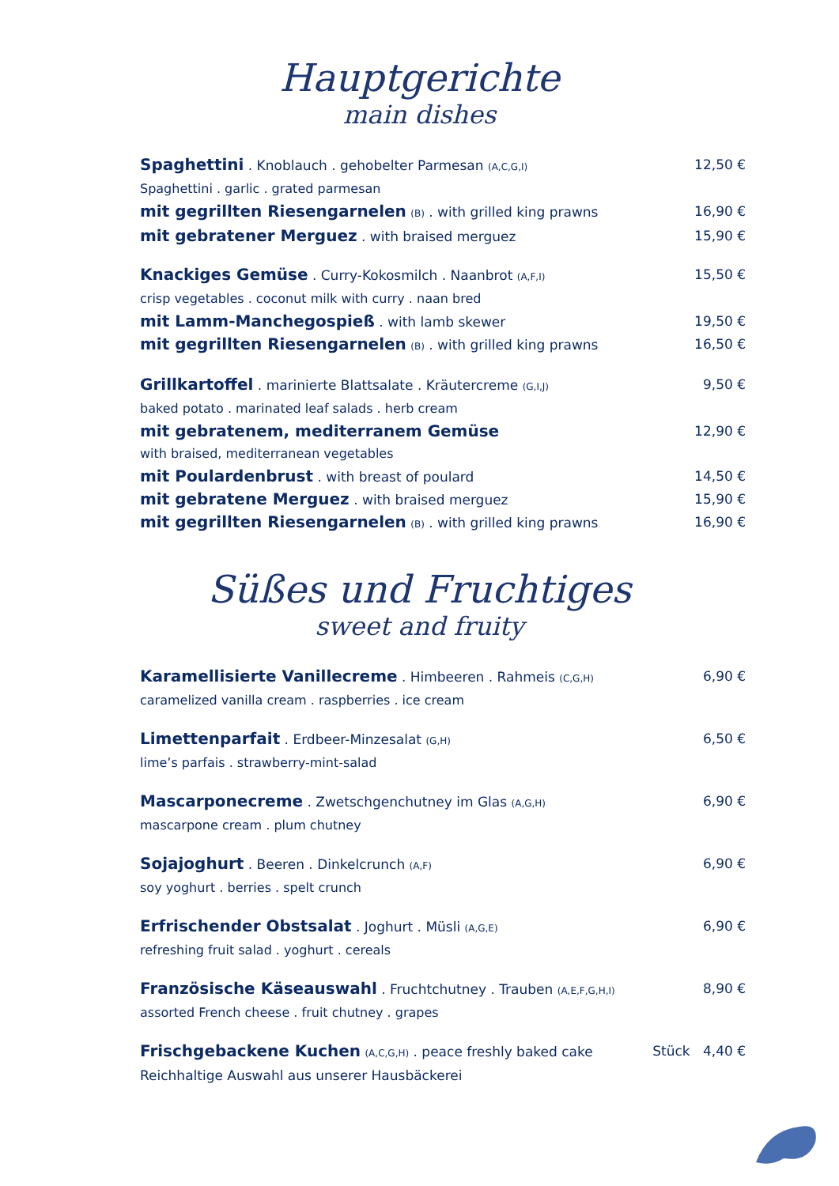Hauptgerichte
main dishes
Spaghettini . Knoblauch . gehobelter Parmesan (A,C,G,I)
12,50 €
Spaghettini . garlic . grated parmesan
mit gegrillten Riesengarnelen (B) . with grilled king prawns
16,90 €
mit gebratener Merguez . with braised merguez
15,90 €
Knackiges Gemüse . Curry-Kokosmilch . Naanbrot (A,F,I)
15,50 €
crisp vegetables . coconut milk with curry . naan bred
mit Lamm-Manchegospieß . with lamb skewer
19,50 €
mit gegrillten Riesengarnelen (B) . with grilled king prawns
16,50 €
Grillkartoffel . marinierte Blattsalate . Kräutercreme (G,I,J)
9,50 €
baked potato . marinated leaf salads . herb cream
mit gebratenem, mediterranem Gemüse
12,90 €
with braised, mediterranean vegetables
mit Poulardenbrust . with breast of poulard
14,50 €
mit gebratene Merguez . with braised merguez
15,90 €
mit gegrillten Riesengarnelen (B) . with grilled king prawns
16,90 €
Süßes und Fruchtiges
sweet and fruity
Karamellisierte Vanillecreme . Himbeeren . Rahmeis (C,G,H)
6,90 €
caramelized vanilla cream . raspberries . ice cream
Limettenparfait . Erdbeer-Minzesalat (G,H)
6,50 €
lime’s parfais . strawberry-mint-salad
Mascarponecreme . Zwetschgenchutney im Glas (A,G,H)
6,90 €
mascarpone cream . plum chutney
Sojajoghurt . Beeren . Dinkelcrunch (A,F)
6,90 €
soy yoghurt . berries . spelt crunch
Erfrischender Obstsalat . Joghurt . Müsli (A,G,E)
6,90 €
refreshing fruit salad . yoghurt . cereals
Französische Käseauswahl . Fruchtchutney . Trauben (A,E,F,G,H,I)
8,90 €
assorted French cheese . fruit chutney . grapes
Frischgebackene Kuchen (A,C,G,H) . peace freshly baked cake
Stück 4,40 €
Reichhaltige Auswahl aus unserer Hausbäckerei